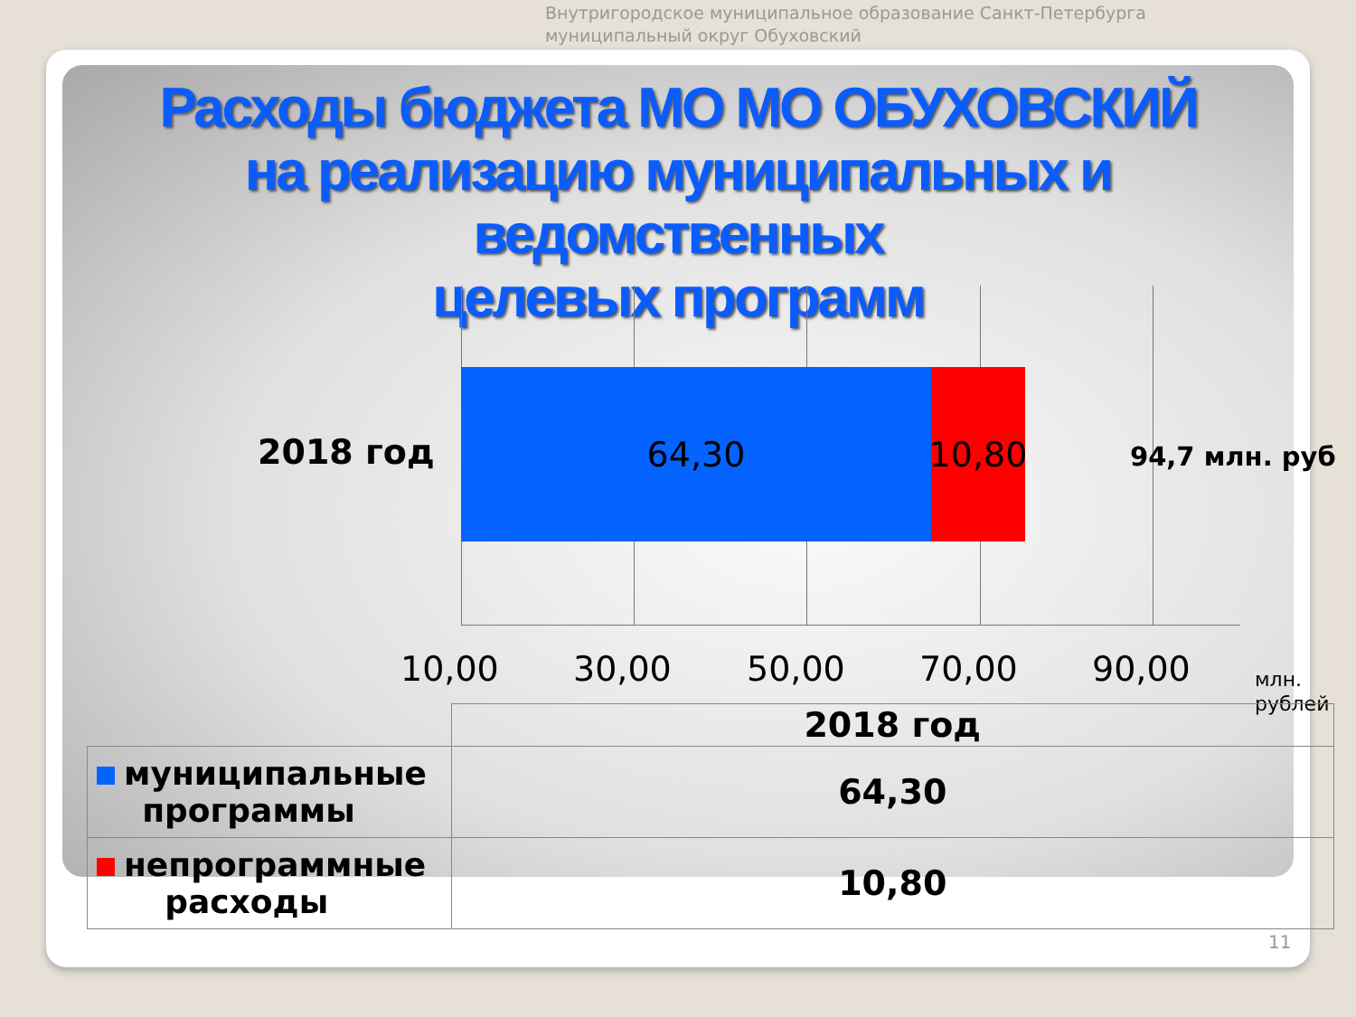Внутригородское муниципальное образование Санкт-Петербурга
муниципальный округ Обуховский
Расходы бюджета МО МО ОБУХОВСКИЙ
на реализацию муниципальных и ведомственных
целевых программ
2018 год
64,30
10,80
94,7 млн. руб
10,00 30,00 50,00 70,00 90,00
млн.
рублей
| | 2018 год |
| --- | --- |
| муниципальные программы | 64,30 |
| непрограммные расходы | 10,80 |
11